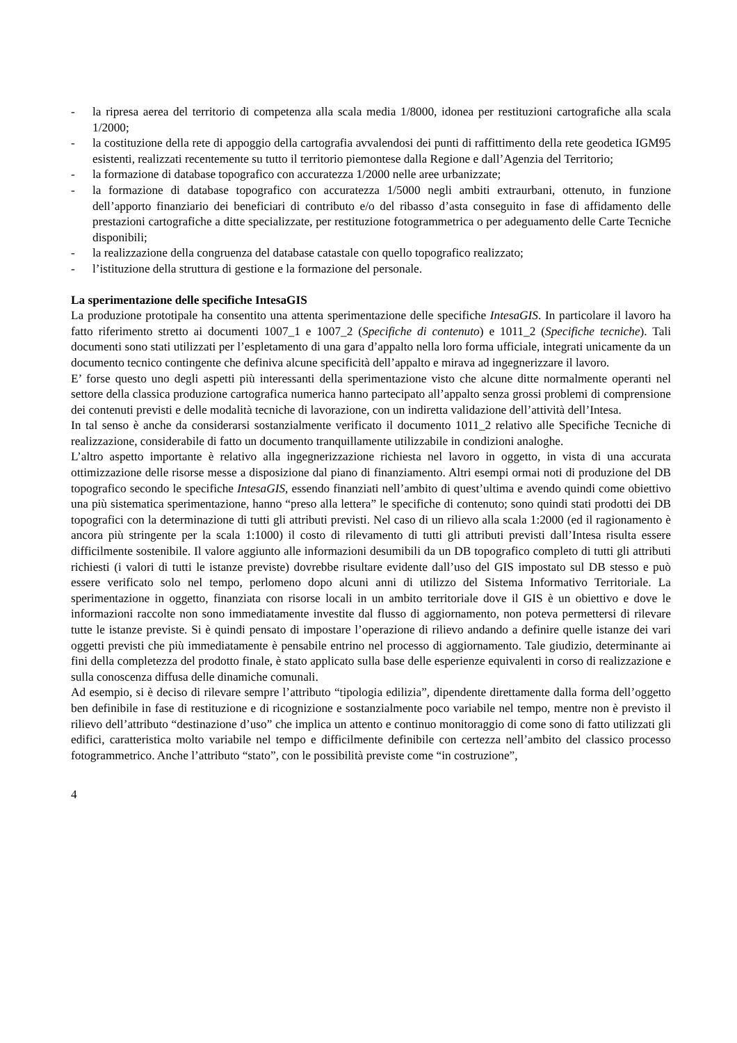- la ripresa aerea del territorio di competenza alla scala media 1/8000, idonea per restituzioni cartografiche alla scala 1/2000;
- la costituzione della rete di appoggio della cartografia avvalendosi dei punti di raffittimento della rete geodetica IGM95 esistenti, realizzati recentemente su tutto il territorio piemontese dalla Regione e dall’Agenzia del Territorio;
- la formazione di database topografico con accuratezza 1/2000 nelle aree urbanizzate;
- la formazione di database topografico con accuratezza 1/5000 negli ambiti extraurbani, ottenuto, in funzione dell’apporto finanziario dei beneficiari di contributo e/o del ribasso d’asta conseguito in fase di affidamento delle prestazioni cartografiche a ditte specializzate, per restituzione fotogrammetrica o per adeguamento delle Carte Tecniche disponibili;
- la realizzazione della congruenza del database catastale con quello topografico realizzato;
- l’istituzione della struttura di gestione e la formazione del personale.
La sperimentazione delle specifiche IntesaGIS
La produzione prototipale ha consentito una attenta sperimentazione delle specifiche IntesaGIS. In particolare il lavoro ha fatto riferimento stretto ai documenti 1007_1 e 1007_2 (Specifiche di contenuto) e 1011_2 (Specifiche tecniche). Tali documenti sono stati utilizzati per l’espletamento di una gara d’appalto nella loro forma ufficiale, integrati unicamente da un documento tecnico contingente che definiva alcune specificità dell’appalto e mirava ad ingegnerizzare il lavoro.
E’ forse questo uno degli aspetti più interessanti della sperimentazione visto che alcune ditte normalmente operanti nel settore della classica produzione cartografica numerica hanno partecipato all’appalto senza grossi problemi di comprensione dei contenuti previsti e delle modalità tecniche di lavorazione, con un indiretta validazione dell’attività dell’Intesa.
In tal senso è anche da considerarsi sostanzialmente verificato il documento 1011_2 relativo alle Specifiche Tecniche di realizzazione, considerabile di fatto un documento tranquillamente utilizzabile in condizioni analoghe.
L’altro aspetto importante è relativo alla ingegnerizzazione richiesta nel lavoro in oggetto, in vista di una accurata ottimizzazione delle risorse messe a disposizione dal piano di finanziamento. Altri esempi ormai noti di produzione del DB topografico secondo le specifiche IntesaGIS, essendo finanziati nell’ambito di quest’ultima e avendo quindi come obiettivo una più sistematica sperimentazione, hanno “preso alla lettera” le specifiche di contenuto; sono quindi stati prodotti dei DB topografici con la determinazione di tutti gli attributi previsti. Nel caso di un rilievo alla scala 1:2000 (ed il ragionamento è ancora più stringente per la scala 1:1000) il costo di rilevamento di tutti gli attributi previsti dall’Intesa risulta essere difficilmente sostenibile. Il valore aggiunto alle informazioni desumibili da un DB topografico completo di tutti gli attributi richiesti (i valori di tutti le istanze previste) dovrebbe risultare evidente dall’uso del GIS impostato sul DB stesso e può essere verificato solo nel tempo, perlomeno dopo alcuni anni di utilizzo del Sistema Informativo Territoriale. La sperimentazione in oggetto, finanziata con risorse locali in un ambito territoriale dove il GIS è un obiettivo e dove le informazioni raccolte non sono immediatamente investite dal flusso di aggiornamento, non poteva permettersi di rilevare tutte le istanze previste. Si è quindi pensato di impostare l’operazione di rilievo andando a definire quelle istanze dei vari oggetti previsti che più immediatamente è pensabile entrino nel processo di aggiornamento. Tale giudizio, determinante ai fini della completezza del prodotto finale, è stato applicato sulla base delle esperienze equivalenti in corso di realizzazione e sulla conoscenza diffusa delle dinamiche comunali.
Ad esempio, si è deciso di rilevare sempre l’attributo “tipologia edilizia”, dipendente direttamente dalla forma dell’oggetto ben definibile in fase di restituzione e di ricognizione e sostanzialmente poco variabile nel tempo, mentre non è previsto il rilievo dell’attributo “destinazione d’uso” che implica un attento e continuo monitoraggio di come sono di fatto utilizzati gli edifici, caratteristica molto variabile nel tempo e difficilmente definibile con certezza nell’ambito del classico processo fotogrammetrico. Anche l’attributo “stato”, con le possibilità previste come “in costruzione”,
4